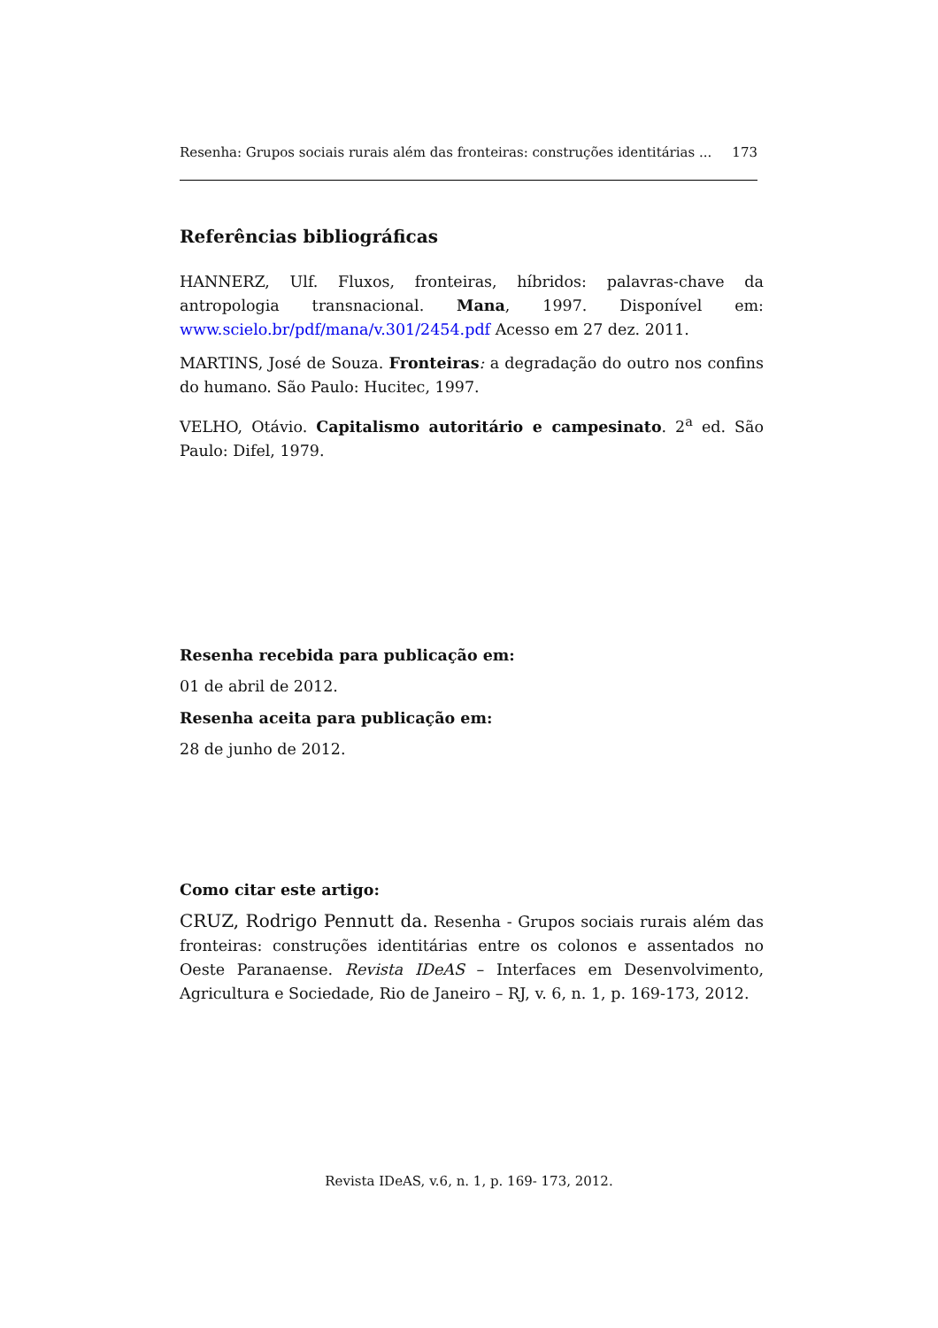Resenha: Grupos sociais rurais além das fronteiras: construções identitárias ... 173
Referências bibliográficas
HANNERZ, Ulf. Fluxos, fronteiras, híbridos: palavras-chave da antropologia transnacional. Mana, 1997. Disponível em: www.scielo.br/pdf/mana/v.301/2454.pdf Acesso em 27 dez. 2011.
MARTINS, José de Souza. Fronteiras: a degradação do outro nos confins do humano. São Paulo: Hucitec, 1997.
VELHO, Otávio. Capitalismo autoritário e campesinato. 2<sup>a</sup> ed. São Paulo: Difel, 1979.
Resenha recebida para publicação em:
01 de abril de 2012.
Resenha aceita para publicação em:
28 de junho de 2012.
Como citar este artigo:
CRUZ, Rodrigo Pennutt da. Resenha - Grupos sociais rurais além das fronteiras: construções identitárias entre os colonos e assentados no Oeste Paranaense. Revista IDeAS – Interfaces em Desenvolvimento, Agricultura e Sociedade, Rio de Janeiro – RJ, v. 6, n. 1, p. 169-173, 2012.
Revista IDeAS, v.6, n. 1, p. 169- 173, 2012.